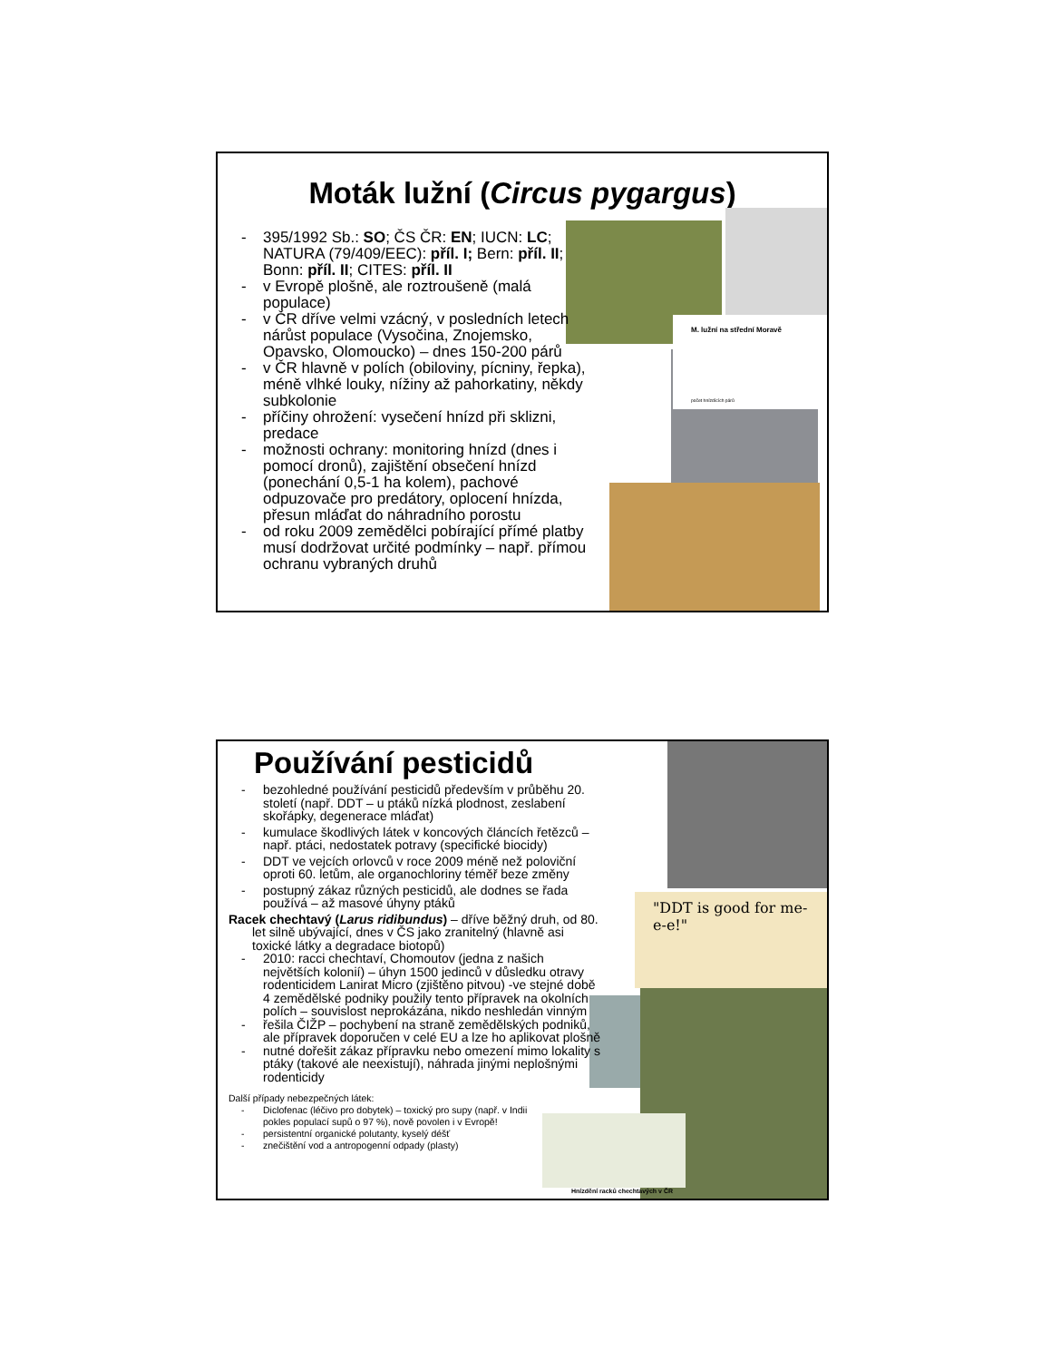Moták lužní (Circus pygargus)
M. lužní na střední Moravě
počet hnízdících párů
- 395/1992 Sb.: SO; ČS ČR: EN; IUCN: LC; NATURA (79/409/EEC): příl. I; Bern: příl. II; Bonn: příl. II; CITES: příl. II
- v Evropě plošně, ale roztroušeně (malá populace)
- v ČR dříve velmi vzácný, v posledních letech nárůst populace (Vysočina, Znojemsko, Opavsko, Olomoucko) – dnes 150-200 párů
- v ČR hlavně v polích (obiloviny, pícniny, řepka), méně vlhké louky, nížiny až pahorkatiny, někdy subkolonie
- příčiny ohrožení: vysečení hnízd při sklizni, predace
- možnosti ochrany: monitoring hnízd (dnes i pomocí dronů), zajištění obsečení hnízd (ponechání 0,5-1 ha kolem), pachové odpuzovače pro predátory, oplocení hnízda, přesun mláďat do náhradního porostu
- od roku 2009 zemědělci pobírající přímé platby musí dodržovat určité podmínky – např. přímou ochranu vybraných druhů
Používání pesticidů
"DDT is good for me-e-e!"
Hnízdění racků chechtavých v ČR
- bezohledné používání pesticidů především v průběhu 20. století (např. DDT – u ptáků nízká plodnost, zeslabení skořápky, degenerace mláďat)
- kumulace škodlivých látek v koncových článcích řetězců – např. ptáci, nedostatek potravy (specifické biocidy)
- DDT ve vejcích orlovců v roce 2009 méně než poloviční oproti 60. letům, ale organochloriny téměř beze změny
- postupný zákaz různých pesticidů, ale dodnes se řada používá – až masové úhyny ptáků
Racek chechtavý (Larus ridibundus) – dříve běžný druh, od 80. let silně ubývající, dnes v ČS jako zranitelný (hlavně asi toxické látky a degradace biotopů)
- 2010: racci chechtaví, Chomoutov (jedna z našich největších kolonií) – úhyn 1500 jedinců v důsledku otravy rodenticidem Lanirat Micro (zjištěno pitvou) -ve stejné době 4 zemědělské podniky použily tento přípravek na okolních polích – souvislost neprokázána, nikdo neshledán vinným
- řešila ČIŽP – pochybení na straně zemědělských podniků, ale přípravek doporučen v celé EU a lze ho aplikovat plošně
- nutné dořešit zákaz přípravku nebo omezení mimo lokality s ptáky (takové ale neexistují), náhrada jinými neplošnými rodenticidy
Další případy nebezpečných látek:
- Diclofenac (léčivo pro dobytek) – toxický pro supy (např. v Indii pokles populací supů o 97 %), nově povolen i v Evropě!
- persistentní organické polutanty, kyselý déšť
- znečištění vod a antropogenní odpady (plasty)